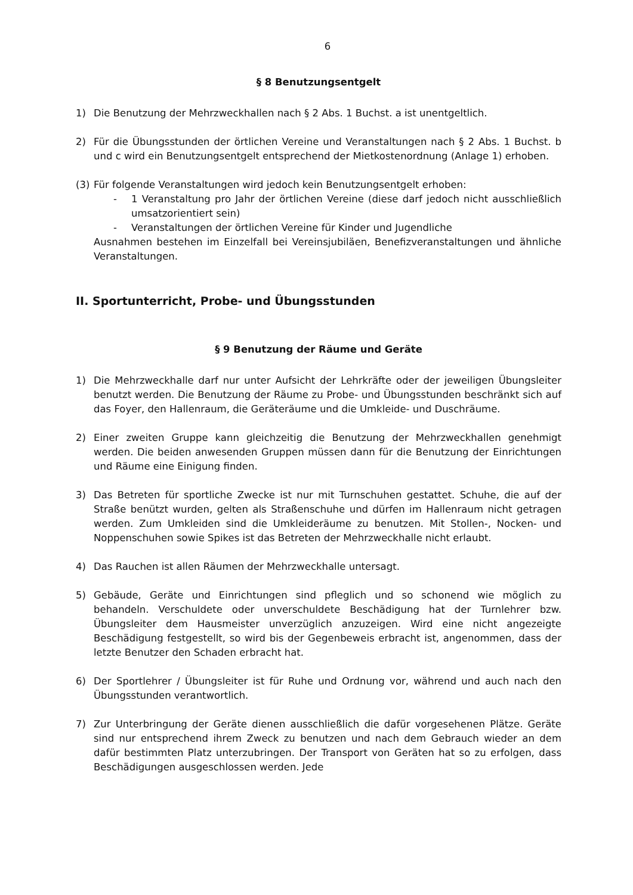6
§ 8 Benutzungsentgelt
1) Die Benutzung der Mehrzweckhallen nach § 2 Abs. 1 Buchst. a ist unentgeltlich.
2) Für die Übungsstunden der örtlichen Vereine und Veranstaltungen nach § 2 Abs. 1 Buchst. b und c wird ein Benutzungsentgelt entsprechend der Mietkostenordnung (Anlage 1) erhoben.
(3) Für folgende Veranstaltungen wird jedoch kein Benutzungsentgelt erhoben:
- 1 Veranstaltung pro Jahr der örtlichen Vereine (diese darf jedoch nicht ausschließlich umsatzorientiert sein)
- Veranstaltungen der örtlichen Vereine für Kinder und Jugendliche
Ausnahmen bestehen im Einzelfall bei Vereinsjubiläen, Benefizveranstaltungen und ähnliche Veranstaltungen.
II. Sportunterricht, Probe- und Übungsstunden
§ 9 Benutzung der Räume und Geräte
1) Die Mehrzweckhalle darf nur unter Aufsicht der Lehrkräfte oder der jeweiligen Übungsleiter benutzt werden. Die Benutzung der Räume zu Probe- und Übungsstunden beschränkt sich auf das Foyer, den Hallenraum, die Geräteräume und die Umkleide- und Duschräume.
2) Einer zweiten Gruppe kann gleichzeitig die Benutzung der Mehrzweckhallen genehmigt werden. Die beiden anwesenden Gruppen müssen dann für die Benutzung der Einrichtungen und Räume eine Einigung finden.
3) Das Betreten für sportliche Zwecke ist nur mit Turnschuhen gestattet. Schuhe, die auf der Straße benützt wurden, gelten als Straßenschuhe und dürfen im Hallenraum nicht getragen werden. Zum Umkleiden sind die Umkleideräume zu benutzen. Mit Stollen-, Nocken- und Noppenschuhen sowie Spikes ist das Betreten der Mehrzweckhalle nicht erlaubt.
4) Das Rauchen ist allen Räumen der Mehrzweckhalle untersagt.
5) Gebäude, Geräte und Einrichtungen sind pfleglich und so schonend wie möglich zu behandeln. Verschuldete oder unverschuldete Beschädigung hat der Turnlehrer bzw. Übungsleiter dem Hausmeister unverzüglich anzuzeigen. Wird eine nicht angezeigte Beschädigung festgestellt, so wird bis der Gegenbeweis erbracht ist, angenommen, dass der letzte Benutzer den Schaden erbracht hat.
6) Der Sportlehrer / Übungsleiter ist für Ruhe und Ordnung vor, während und auch nach den Übungsstunden verantwortlich.
7) Zur Unterbringung der Geräte dienen ausschließlich die dafür vorgesehenen Plätze. Geräte sind nur entsprechend ihrem Zweck zu benutzen und nach dem Gebrauch wieder an dem dafür bestimmten Platz unterzubringen. Der Transport von Geräten hat so zu erfolgen, dass Beschädigungen ausgeschlossen werden. Jede